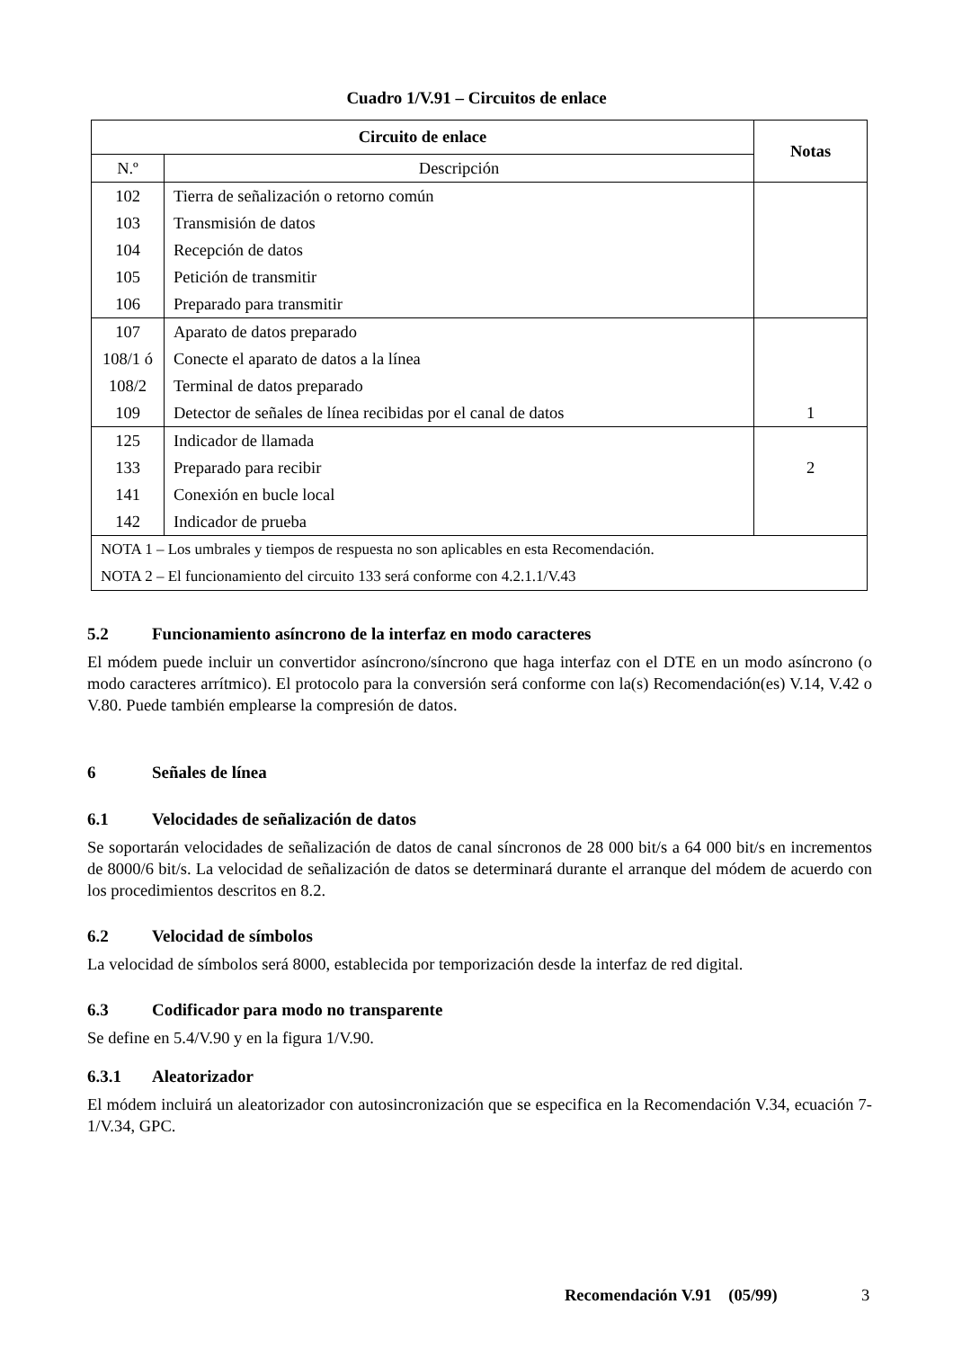Cuadro 1/V.91 – Circuitos de enlace
| Circuito de enlace | | Notas |
| --- | --- | --- |
| N.º | Descripción | |
| 102 | Tierra de señalización o retorno común | |
| 103 | Transmisión de datos | |
| 104 | Recepción de datos | |
| 105 | Petición de transmitir | |
| 106 | Preparado para transmitir | |
| 107 | Aparato de datos preparado | |
| 108/1 ó | Conecte el aparato de datos a la línea | |
| 108/2 | Terminal de datos preparado | |
| 109 | Detector de señales de línea recibidas por el canal de datos | 1 |
| 125 | Indicador de llamada | |
| 133 | Preparado para recibir | 2 |
| 141 | Conexión en bucle local | |
| 142 | Indicador de prueba | |
| NOTA 1 – Los umbrales y tiempos de respuesta no son aplicables en esta Recomendación. | | |
| NOTA 2 – El funcionamiento del circuito 133 será conforme con 4.2.1.1/V.43 | | |
5.2 Funcionamiento asíncrono de la interfaz en modo caracteres
El módem puede incluir un convertidor asíncrono/síncrono que haga interfaz con el DTE en un modo asíncrono (o modo caracteres arrítmico). El protocolo para la conversión será conforme con la(s) Recomendación(es) V.14, V.42 o V.80. Puede también emplearse la compresión de datos.
6 Señales de línea
6.1 Velocidades de señalización de datos
Se soportarán velocidades de señalización de datos de canal síncronos de 28 000 bit/s a 64 000 bit/s en incrementos de 8000/6 bit/s. La velocidad de señalización de datos se determinará durante el arranque del módem de acuerdo con los procedimientos descritos en 8.2.
6.2 Velocidad de símbolos
La velocidad de símbolos será 8000, establecida por temporización desde la interfaz de red digital.
6.3 Codificador para modo no transparente
Se define en 5.4/V.90 y en la figura 1/V.90.
6.3.1 Aleatorizador
El módem incluirá un aleatorizador con autosincronización que se especifica en la Recomendación V.34, ecuación 7-1/V.34, GPC.
Recomendación V.91 (05/99) 3